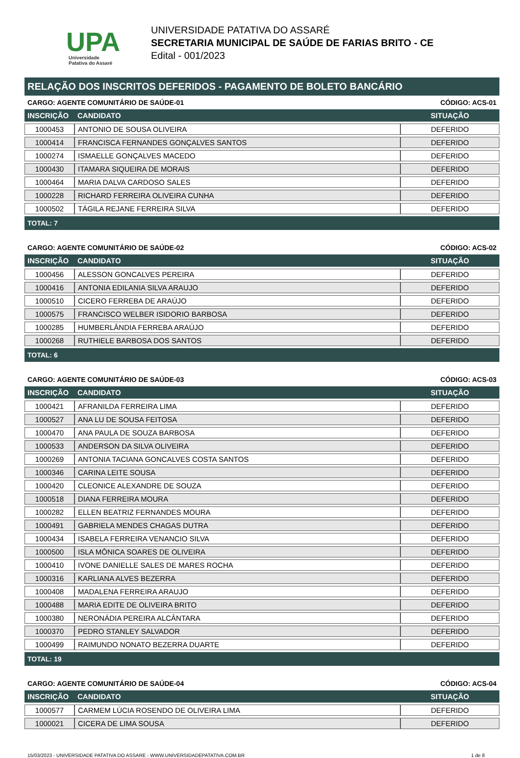UPA
Universidade
Patativa do Assaré
UNIVERSIDADE PATATIVA DO ASSARÉ
SECRETARIA MUNICIPAL DE SAÚDE DE FARIAS BRITO - CE
Edital - 001/2023
RELAÇÃO DOS INSCRITOS DEFERIDOS - PAGAMENTO DE BOLETO BANCÁRIO
CARGO: AGENTE COMUNITÁRIO DE SAÚDE-01 CÓDIGO: ACS-01
| INSCRIÇÃO | CANDIDATO | SITUAÇÃO |
| --- | --- | --- |
| 1000453 | ANTONIO DE SOUSA OLIVEIRA | DEFERIDO |
| 1000414 | FRANCISCA FERNANDES GONÇALVES SANTOS | DEFERIDO |
| 1000274 | ISMAELLE GONÇALVES MACEDO | DEFERIDO |
| 1000430 | ITAMARA SIQUEIRA DE MORAIS | DEFERIDO |
| 1000464 | MARIA DALVA CARDOSO SALES | DEFERIDO |
| 1000228 | RICHARD FERREIRA OLIVEIRA CUNHA | DEFERIDO |
| 1000502 | TÁGILA REJANE FERREIRA SILVA | DEFERIDO |
TOTAL: 7
CARGO: AGENTE COMUNITÁRIO DE SAÚDE-02 CÓDIGO: ACS-02
| INSCRIÇÃO | CANDIDATO | SITUAÇÃO |
| --- | --- | --- |
| 1000456 | ALESSON GONCALVES PEREIRA | DEFERIDO |
| 1000416 | ANTONIA EDILANIA SILVA ARAUJO | DEFERIDO |
| 1000510 | CICERO FERREBA DE ARAÚJO | DEFERIDO |
| 1000575 | FRANCISCO WELBER ISIDORIO BARBOSA | DEFERIDO |
| 1000285 | HUMBERLÂNDIA FERREBA ARAÚJO | DEFERIDO |
| 1000268 | RUTHIELE BARBOSA DOS SANTOS | DEFERIDO |
TOTAL: 6
CARGO: AGENTE COMUNITÁRIO DE SAÚDE-03 CÓDIGO: ACS-03
| INSCRIÇÃO | CANDIDATO | SITUAÇÃO |
| --- | --- | --- |
| 1000421 | AFRANILDA FERREIRA LIMA | DEFERIDO |
| 1000527 | ANA LU DE SOUSA FEITOSA | DEFERIDO |
| 1000470 | ANA PAULA DE SOUZA BARBOSA | DEFERIDO |
| 1000533 | ANDERSON DA SILVA OLIVEIRA | DEFERIDO |
| 1000269 | ANTONIA TACIANA GONCALVES COSTA SANTOS | DEFERIDO |
| 1000346 | CARINA LEITE SOUSA | DEFERIDO |
| 1000420 | CLEONICE ALEXANDRE DE SOUZA | DEFERIDO |
| 1000518 | DIANA FERREIRA MOURA | DEFERIDO |
| 1000282 | ELLEN BEATRIZ FERNANDES MOURA | DEFERIDO |
| 1000491 | GABRIELA MENDES CHAGAS DUTRA | DEFERIDO |
| 1000434 | ISABELA FERREIRA VENANCIO SILVA | DEFERIDO |
| 1000500 | ISLA MÔNICA SOARES DE OLIVEIRA | DEFERIDO |
| 1000410 | IVONE DANIELLE SALES DE MARES ROCHA | DEFERIDO |
| 1000316 | KARLIANA ALVES BEZERRA | DEFERIDO |
| 1000408 | MADALENA FERREIRA ARAUJO | DEFERIDO |
| 1000488 | MARIA EDITE DE OLIVEIRA BRITO | DEFERIDO |
| 1000380 | NERONÁDIA PEREIRA ALCÂNTARA | DEFERIDO |
| 1000370 | PEDRO STANLEY SALVADOR | DEFERIDO |
| 1000499 | RAIMUNDO NONATO BEZERRA DUARTE | DEFERIDO |
TOTAL: 19
CARGO: AGENTE COMUNITÁRIO DE SAÚDE-04 CÓDIGO: ACS-04
| INSCRIÇÃO | CANDIDATO | SITUAÇÃO |
| --- | --- | --- |
| 1000577 | CARMEM LÚCIA ROSENDO DE OLIVEIRA LIMA | DEFERIDO |
| 1000021 | CICERA DE LIMA SOUSA | DEFERIDO |
15/03/2023 - UNIVERSIDADE PATATIVA DO ASSARE - WWW.UNIVERSIDADEPATATIVA.COM.BR 1 de 8